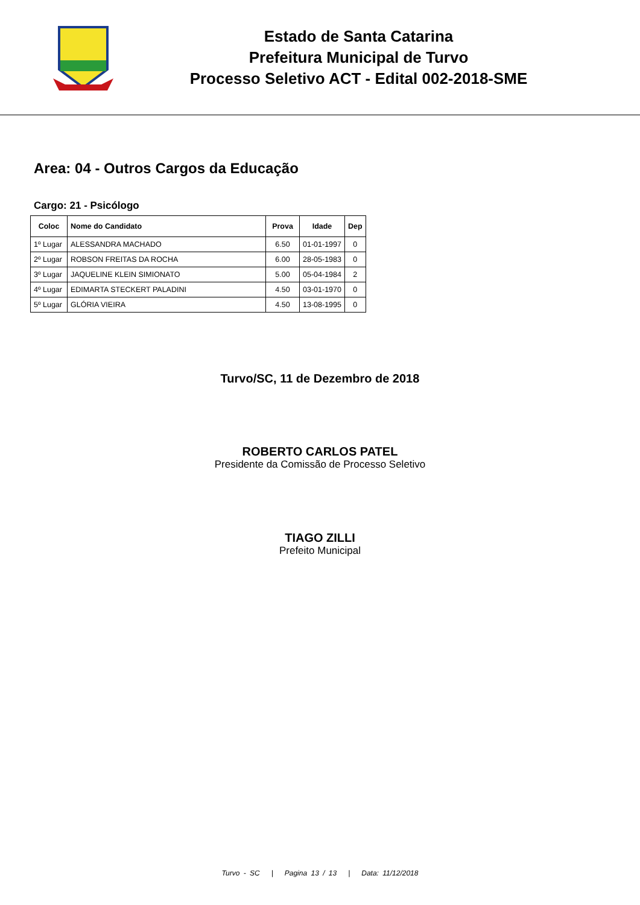Estado de Santa Catarina
Prefeitura Municipal de Turvo
Processo Seletivo ACT - Edital 002-2018-SME
Area: 04 - Outros Cargos da Educação
Cargo: 21 - Psicólogo
| Coloc | Nome do Candidato | Prova | Idade | Dep |
| --- | --- | --- | --- | --- |
| 1º Lugar | ALESSANDRA MACHADO | 6.50 | 01-01-1997 | 0 |
| 2º Lugar | ROBSON FREITAS DA ROCHA | 6.00 | 28-05-1983 | 0 |
| 3º Lugar | JAQUELINE KLEIN SIMIONATO | 5.00 | 05-04-1984 | 2 |
| 4º Lugar | EDIMARTA STECKERT PALADINI | 4.50 | 03-01-1970 | 0 |
| 5º Lugar | GLÓRIA VIEIRA | 4.50 | 13-08-1995 | 0 |
Turvo/SC, 11 de Dezembro de 2018
ROBERTO CARLOS PATEL
Presidente da Comissão de Processo Seletivo
TIAGO ZILLI
Prefeito Municipal
Turvo - SC | Pagina 13 / 13 | Data: 11/12/2018